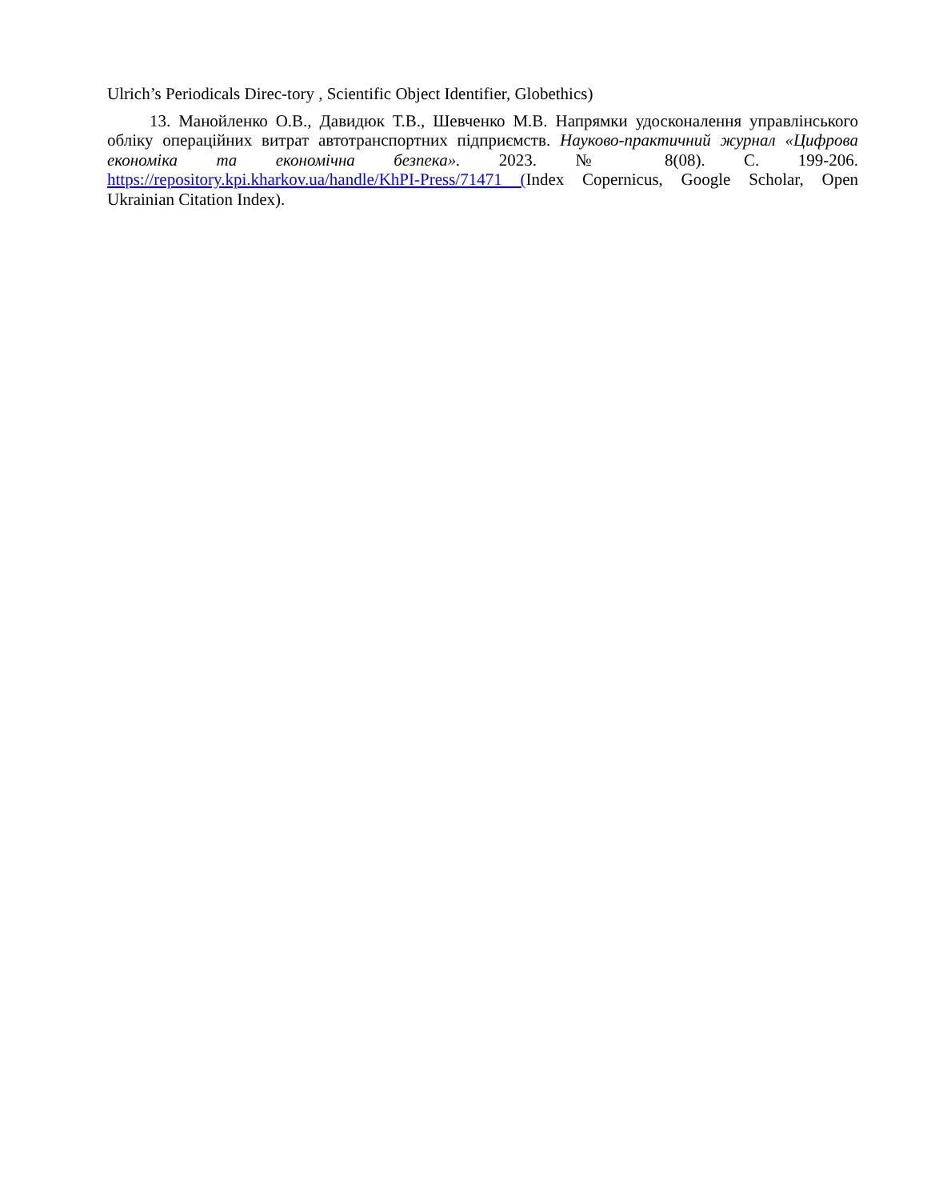Ulrich’s Periodicals Direc-tory , Scientific Object Identifier, Globethics)
13. Манойленко О.В., Давидюк Т.В., Шевченко М.В. Напрямки удосконалення управлінського обліку операційних витрат автотранспортних підприємств. Науково-практичний журнал «Цифрова економіка та економічна безпека». 2023. № 8(08). С. 199-206. https://repository.kpi.kharkov.ua/handle/KhPI-Press/71471 (Index Copernicus, Google Scholar, Open Ukrainian Citation Index).